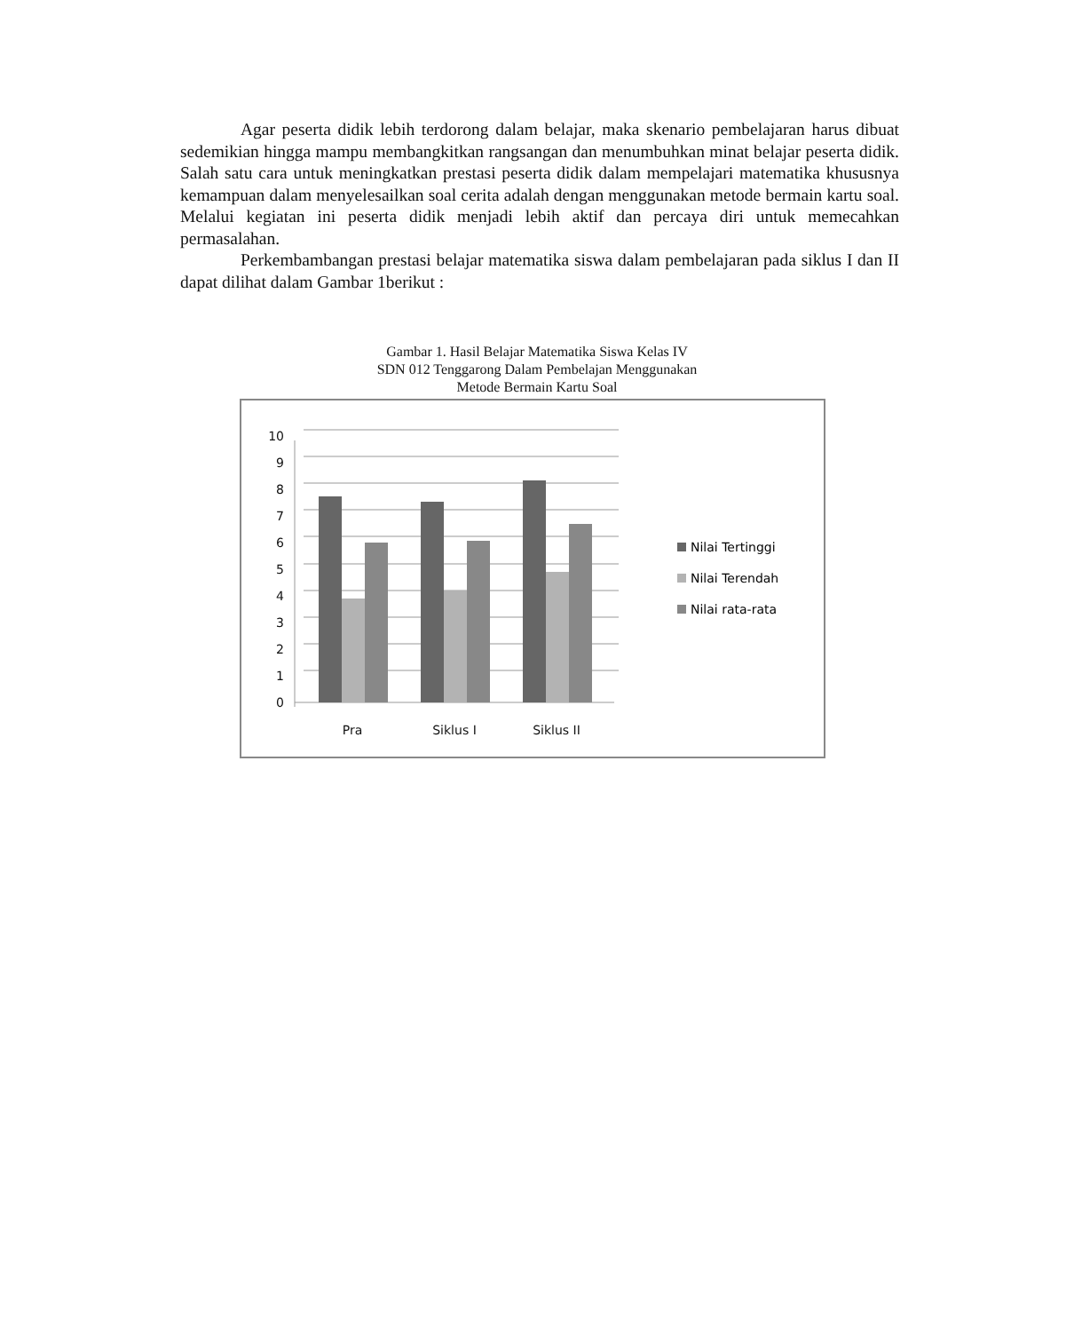Agar peserta didik lebih terdorong dalam belajar, maka skenario pembelajaran harus dibuat sedemikian hingga mampu membangkitkan rangsangan dan menumbuhkan minat belajar peserta didik. Salah satu cara untuk meningkatkan prestasi peserta didik dalam mempelajari matematika khususnya kemampuan dalam menyelesailkan soal cerita adalah dengan menggunakan metode bermain kartu soal. Melalui kegiatan ini peserta didik menjadi lebih aktif dan percaya diri untuk memecahkan permasalahan.
Perkembambangan prestasi belajar matematika siswa dalam pembelajaran pada siklus I dan II dapat dilihat dalam Gambar 1berikut :
Gambar 1. Hasil Belajar Matematika Siswa Kelas IV
SDN 012 Tenggarong Dalam Pembelajan Menggunakan
Metode Bermain Kartu Soal
10
9
8
7
6
5
4
3
2
1
0
Pra
Siklus I
Siklus II
Nilai Tertinggi
Nilai Terendah
Nilai rata-rata